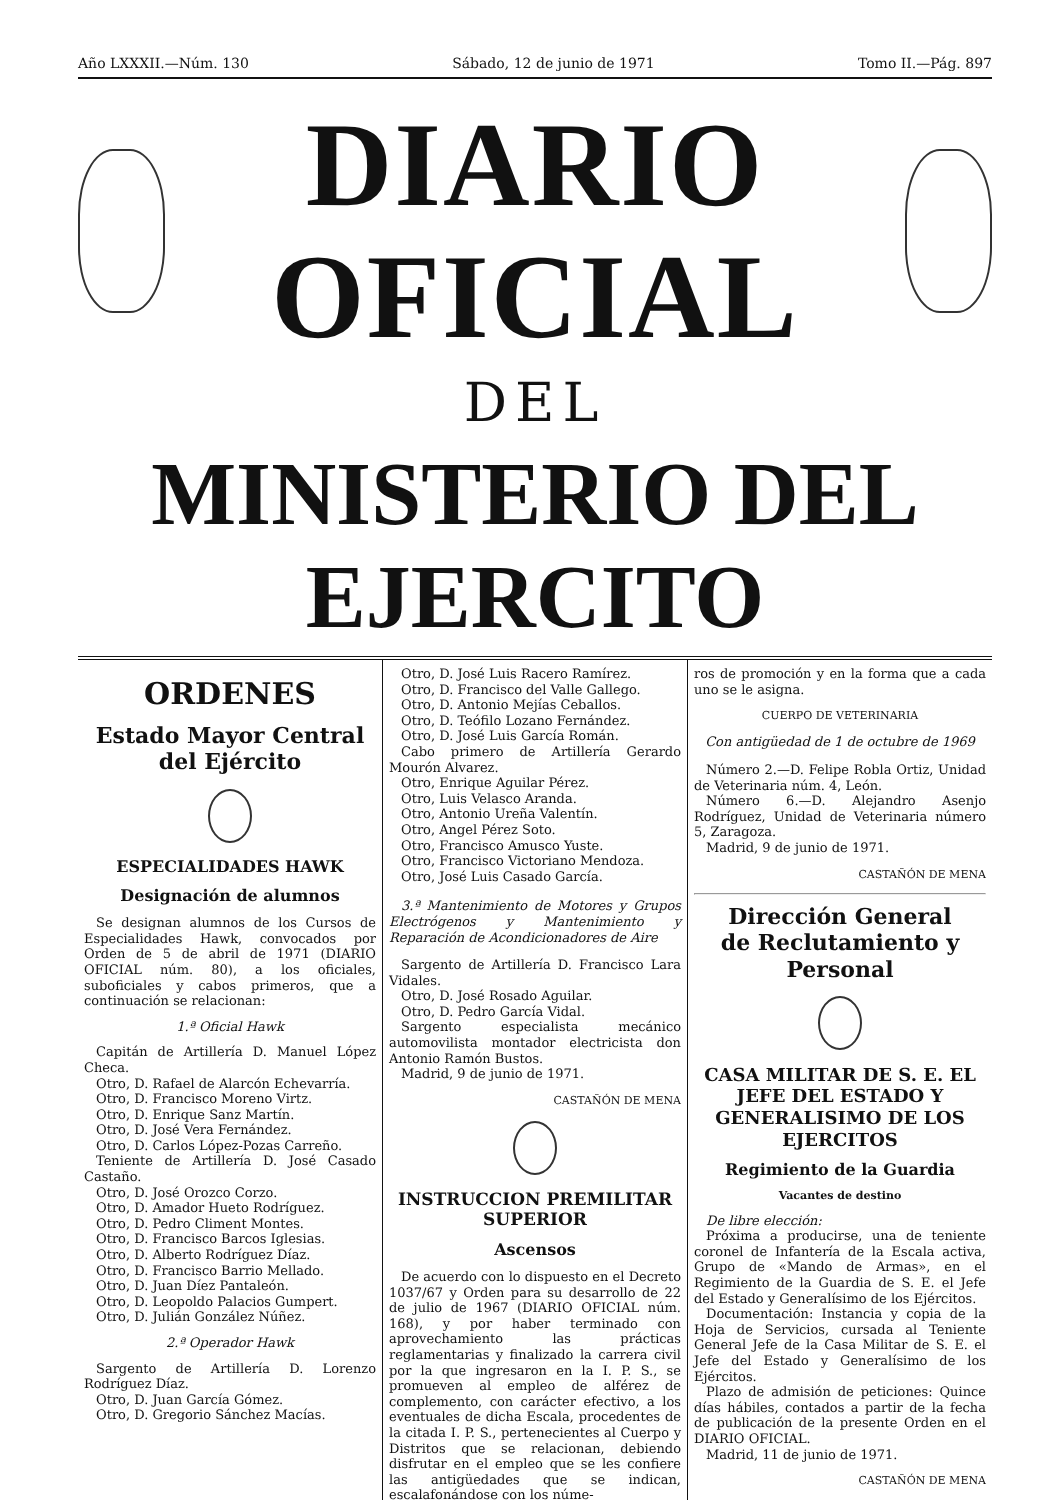Año LXXXII.—Núm. 130 Sábado, 12 de junio de 1971 Tomo II.—Pág. 897
DIARIO OFICIAL
DEL
MINISTERIO DEL EJERCITO
ORDENES
Estado Mayor Central
del Ejército
ESPECIALIDADES HAWK
Designación de alumnos
Se designan alumnos de los Cursos de Especialidades Hawk, convocados por Orden de 5 de abril de 1971 (DIARIO OFICIAL núm. 80), a los oficiales, suboficiales y cabos primeros, que a continuación se relacionan:
1.ª Oficial Hawk
Capitán de Artillería D. Manuel López Checa.
Otro, D. Rafael de Alarcón Echevarría.
Otro, D. Francisco Moreno Virtz.
Otro, D. Enrique Sanz Martín.
Otro, D. José Vera Fernández.
Otro, D. Carlos López-Pozas Carreño.
Teniente de Artillería D. José Casado Castaño.
Otro, D. José Orozco Corzo.
Otro, D. Amador Hueto Rodríguez.
Otro, D. Pedro Climent Montes.
Otro, D. Francisco Barcos Iglesias.
Otro, D. Alberto Rodríguez Díaz.
Otro, D. Francisco Barrio Mellado.
Otro, D. Juan Díez Pantaleón.
Otro, D. Leopoldo Palacios Gumpert.
Otro, D. Julián González Núñez.
2.ª Operador Hawk
Sargento de Artillería D. Lorenzo Rodríguez Díaz.
Otro, D. Juan García Gómez.
Otro, D. Gregorio Sánchez Macías.
Otro, D. José Luis Racero Ramírez.
Otro, D. Francisco del Valle Gallego.
Otro, D. Antonio Mejías Ceballos.
Otro, D. Teófilo Lozano Fernández.
Otro, D. José Luis García Román.
Cabo primero de Artillería Gerardo Mourón Alvarez.
Otro, Enrique Aguilar Pérez.
Otro, Luis Velasco Aranda.
Otro, Antonio Ureña Valentín.
Otro, Angel Pérez Soto.
Otro, Francisco Amusco Yuste.
Otro, Francisco Victoriano Mendoza.
Otro, José Luis Casado García.
3.ª Mantenimiento de Motores y Grupos Electrógenos y Mantenimiento y Reparación de Acondicionadores de Aire
Sargento de Artillería D. Francisco Lara Vidales.
Otro, D. José Rosado Aguilar.
Otro, D. Pedro García Vidal.
Sargento especialista mecánico automovilista montador electricista don Antonio Ramón Bustos.
Madrid, 9 de junio de 1971.
CASTAÑÓN DE MENA
INSTRUCCION PREMILITAR SUPERIOR
Ascensos
De acuerdo con lo dispuesto en el Decreto 1037/67 y Orden para su desarrollo de 22 de julio de 1967 (DIARIO OFICIAL núm. 168), y por haber terminado con aprovechamiento las prácticas reglamentarias y finalizado la carrera civil por la que ingresaron en la I. P. S., se promueven al empleo de alférez de complemento, con carácter efectivo, a los eventuales de dicha Escala, procedentes de la citada I. P. S., pertenecientes al Cuerpo y Distritos que se relacionan, debiendo disfrutar en el empleo que se les confiere las antigüedades que se indican, escalafonándose con los núme-
ros de promoción y en la forma que a cada uno se le asigna.
CUERPO DE VETERINARIA
Con antigüedad de 1 de octubre de 1969
Número 2.—D. Felipe Robla Ortiz, Unidad de Veterinaria núm. 4, León.
Número 6.—D. Alejandro Asenjo Rodríguez, Unidad de Veterinaria número 5, Zaragoza.
Madrid, 9 de junio de 1971.
CASTAÑÓN DE MENA
Dirección General
de Reclutamiento y Personal
CASA MILITAR DE S. E. EL JEFE DEL ESTADO Y GENERALISIMO DE LOS EJERCITOS
Regimiento de la Guardia
Vacantes de destino
De libre elección:
Próxima a producirse, una de teniente coronel de Infantería de la Escala activa, Grupo de «Mando de Armas», en el Regimiento de la Guardia de S. E. el Jefe del Estado y Generalísimo de los Ejércitos.
Documentación: Instancia y copia de la Hoja de Servicios, cursada al Teniente General Jefe de la Casa Militar de S. E. el Jefe del Estado y Generalísimo de los Ejércitos.
Plazo de admisión de peticiones: Quince días hábiles, contados a partir de la fecha de publicación de la presente Orden en el DIARIO OFICIAL.
Madrid, 11 de junio de 1971.
CASTAÑÓN DE MENA